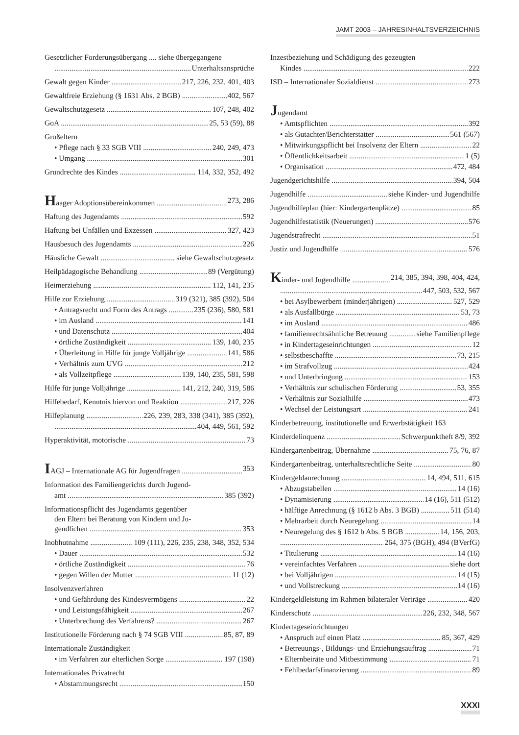JAMT 2003 – JAHRESINHALTSVERZEICHNIS
Gesetzlicher Forderungsübergang .... siehe übergegangene
Unterhaltsansprüche
Gewalt gegen Kinder 217, 226, 232, 401, 403
Gewaltfreie Erziehung (§ 1631 Abs. 2 BGB) 402, 567
Gewaltschutzgesetz 107, 248, 402
GoA 25, 53 (59), 88
Großeltern
• Pflege nach § 33 SGB VIII 240, 249, 473
• Umgang 301
Grundrechte des Kindes 114, 332, 352, 492
Haager Adoptionsübereinkommen 273, 286
Haftung des Jugendamts 592
Haftung bei Unfällen und Exzessen 327, 423
Hausbesuch des Jugendamts 226
Häusliche Gewalt siehe Gewaltschutzgesetz
Heilpädagogische Behandlung 89 (Vergütung)
Heimerziehung 112, 141, 235
Hilfe zur Erziehung 319 (321), 385 (392), 504
• Antragsrecht und Form des Antrags 235 (236), 580, 581
• im Ausland 141
• und Datenschutz 404
• örtliche Zuständigkeit 139, 140, 235
• Überleitung in Hilfe für junge Volljährige 141, 586
• Verhältnis zum UVG 212
• als Vollzeitpflege 139, 140, 235, 581, 598
Hilfe für junge Volljährige 141, 212, 240, 319, 586
Hilfebedarf, Kenntnis hiervon und Reaktion 217, 226
Hilfeplanung 226, 239, 283, 338 (341), 385 (392),
404, 449, 561, 592
Hyperaktivität, motorische 73
IAGJ – Internationale AG für Jugendfragen 353
Information des Familiengerichts durch Jugend-
amt 385 (392)
Informationspflicht des Jugendamts gegenüber
den Eltern bei Beratung von Kindern und Ju-
gendlichen 353
Inobhutnahme 109 (111), 226, 235, 238, 348, 352, 534
• Dauer 532
• örtliche Zuständigkeit 76
• gegen Willen der Mutter 11 (12)
Insolvenzverfahren
• und Gefährdung des Kindesvermögens 22
• und Leistungsfähigkeit 267
• Unterbrechung des Verfahrens? 267
Institutionelle Förderung nach § 74 SGB VIII 85, 87, 89
Internationale Zuständigkeit
• im Verfahren zur elterlichen Sorge 197 (198)
Internationales Privatrecht
• Abstammungsrecht 150
Inzestbeziehung und Schädigung des gezeugten
Kindes 222
ISD – Internationaler Sozialdienst 273
Jugendamt
• Amtspflichten 392
• als Gutachter/Berichterstatter 561 (567)
• Mitwirkungspflicht bei Insolvenz der Eltern 22
• Öffentlichkeitsarbeit 1 (5)
• Organisation 472, 484
Jugendgerichtshilfe 394, 504
Jugendhilfe siehe Kinder- und Jugendhilfe
Jugendhilfeplan (hier: Kindergartenplätze) 85
Jugendhilfestatistik (Neuerungen) 576
Jugendstrafrecht 51
Justiz und Jugendhilfe 576
Kinder- und Jugendhilfe 214, 385, 394, 398, 404, 424,
447, 503, 532, 567
• bei Asylbewerbern (minderjährigen) 527, 529
• als Ausfallbürge 53, 73
• im Ausland 486
• familienrechtsähnliche Betreuung siehe Familienpflege
• in Kindertageseinrichtungen 12
• selbstbeschaffte 73, 215
• im Strafvollzug 424
• und Unterbringung 153
• Verhältnis zur schulischen Förderung 53, 355
• Verhältnis zur Sozialhilfe 473
• Wechsel der Leistungsart 241
Kinderbetreuung, institutionelle und Erwerbstätigkeit 163
Kinderdelinquenz Schwerpunktheft 8/9, 392
Kindergartenbeitrag, Übernahme 75, 76, 87
Kindergartenbeitrag, unterhaltsrechtliche Seite 80
Kindergeldanrechnung 14, 494, 511, 615
• Abzugstabellen 14 (16)
• Dynamisierung 14 (16), 511 (512)
• hälftige Anrechnung (§ 1612 b Abs. 3 BGB) 511 (514)
• Mehrarbeit durch Neuregelung 14
• Neuregelung des § 1612 b Abs. 5 BGB 14, 156, 203,
264, 375 (BGH), 494 (BVerfG)
• Titulierung 14 (16)
• vereinfachtes Verfahren siehe dort
• bei Volljährigen 14 (15)
• und Vollstreckung 14 (16)
Kindergeldleistung im Rahmen bilateraler Verträge 420
Kinderschutz 226, 232, 348, 567
Kindertageseinrichtungen
• Anspruch auf einen Platz 85, 367, 429
• Betreuungs-, Bildungs- und Erziehungsauftrag 71
• Elternbeiräte und Mitbestimmung 71
• Fehlbedarfsfinanzierung 89
XXXI